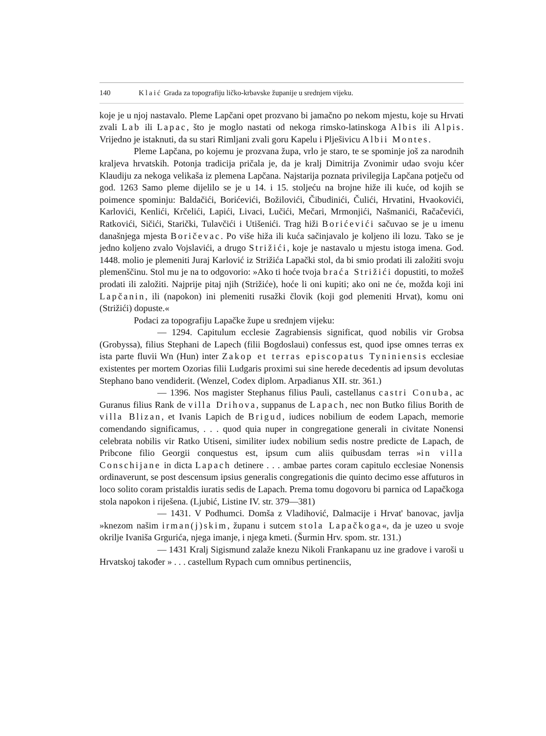140 Klaić Grada za topografiju ličko-krbavske županije u srednjem vijeku.
koje je u njoj nastavalo. Pleme Lapčani opet prozvano bi jamačno po nekom mjestu, koje su Hrvati zvali Lab ili Lapac, što je moglo nastati od nekoga rimsko-latinskoga Albis ili Alpis. Vrijedno je istaknuti, da su stari Rimljani zvali goru Kapelu i Plješivicu Albii Montes.
Pleme Lapčana, po kojemu je prozvana župa, vrlo je staro, te se spominje još za narodnih kraljeva hrvatskih. Potonja tradicija pričala je, da je kralj Dimitrija Zvonimir udao svoju kćer Klaudiju za nekoga velikaša iz plemena Lapčana. Najstarija poznata privilegija Lapčana potječu od god. 1263 Samo pleme dijelilo se je u 14. i 15. stoljeću na brojne hiže ili kuće, od kojih se poimence spominju: Baldačići, Borićevići, Božilovići, Čibudinići, Čulići, Hrvatini, Hvaokovići, Karlovići, Kenlići, Krčelići, Lapići, Livaci, Lučići, Mečari, Mrmonjići, Našmanići, Račačevići, Ratkovići, Sičići, Starički, Tulavčići i Utišenići. Trag hiži Borićevići sačuvao se je u imenu današnjega mjesta Boričevac. Po više hiža ili kuća sačinjavalo je koljeno ili lozu. Tako se je jedno koljeno zvalo Vojslavići, a drugo Strižići, koje je nastavalo u mjestu istoga imena. God. 1448. molio je plemeniti Juraj Karlović iz Strižića Lapački stol, da bi smio prodati ili založiti svoju plemenščinu. Stol mu je na to odgovorio: »Ako ti hoće tvoja braća Strižići dopustiti, to možeš prodati ili založiti. Najprije pitaj njih (Strižiće), hoće li oni kupiti; ako oni ne će, možda koji ini Lapčanin, ili (napokon) ini plemeniti rusažki človik (koji god plemeniti Hrvat), komu oni (Strižići) dopuste.«
Podaci za topografiju Lapačke župe u srednjem vijeku:
— 1294. Capitulum ecclesie Zagrabiensis significat, quod nobilis vir Grobsa (Grobyssa), filius Stephani de Lapech (filii Bogdoslaui) confessus est, quod ipse omnes terras ex ista parte fluvii Wn (Hun) inter Zakop et terras episcopatus Tyniniensis ecclesiae existentes per mortem Ozorias filii Ludgaris proximi sui sine herede decedentis ad ipsum devolutas Stephano bano vendiderit. (Wenzel, Codex diplom. Arpadianus XII. str. 361.)
— 1396. Nos magister Stephanus filius Pauli, castellanus castri Conuba, ac Guranus filius Rank de villa Drihova, suppanus de Lapach, nec non Butko filius Borith de villa Blizan, et Ivanis Lapich de Brigud, iudices nobilium de eodem Lapach, memorie comendando significamus, . . . quod quia nuper in congregatione generali in civitate Nonensi celebrata nobilis vir Ratko Utiseni, similiter iudex nobilium sedis nostre predicte de Lapach, de Pribcone filio Georgii conquestus est, ipsum cum aliis quibusdam terras »in villa Conschijane in dicta Lapach detinere . . . ambae partes coram capitulo ecclesiae Nonensis ordinaverunt, se post descensum ipsius generalis congregationis die quinto decimo esse affuturos in loco solito coram pristaldis iuratis sedis de Lapach. Prema tomu dogovoru bi parnica od Lapačkoga stola napokon i riješena. (Ljubić, Listine IV. str. 379—381)
— 1431. V Podhumci. Domša z Vladihović, Dalmacije i Hrvat' banovac, javlja »knezom našim irman(j)skim, županu i sutcem stola Lapačkoga«, da je uzeo u svoje okrilje Ivaniša Grgurića, njega imanje, i njega kmeti. (Šurmin Hrv. spom. str. 131.)
— 1431 Kralj Sigismund zalaže knezu Nikoli Frankapanu uz ine gradove i varoši u Hrvatskoj također » . . . castellum Rypach cum omnibus pertinenciis,